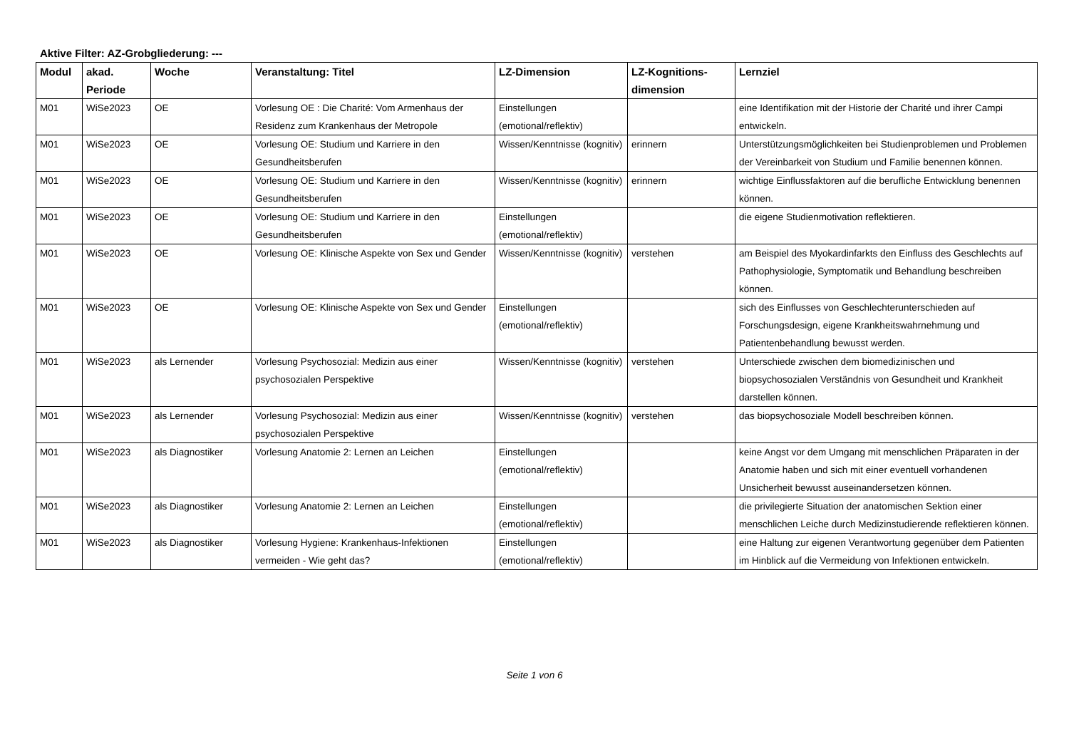Aktive Filter: AZ-Grobgliederung: ---
| Modul | akad. Periode | Woche | Veranstaltung: Titel | LZ-Dimension | LZ-Kognitions-dimension | Lernziel |
| --- | --- | --- | --- | --- | --- | --- |
| M01 | WiSe2023 | OE | Vorlesung OE : Die Charité: Vom Armenhaus der Residenz zum Krankenhaus der Metropole | Einstellungen (emotional/reflektiv) | | eine Identifikation mit der Historie der Charité und ihrer Campi entwickeln. |
| M01 | WiSe2023 | OE | Vorlesung OE: Studium und Karriere in den Gesundheitsberufen | Wissen/Kenntnisse (kognitiv) | erinnern | Unterstützungsmöglichkeiten bei Studienproblemen und Problemen der Vereinbarkeit von Studium und Familie benennen können. |
| M01 | WiSe2023 | OE | Vorlesung OE: Studium und Karriere in den Gesundheitsberufen | Wissen/Kenntnisse (kognitiv) | erinnern | wichtige Einflussfaktoren auf die berufliche Entwicklung benennen können. |
| M01 | WiSe2023 | OE | Vorlesung OE: Studium und Karriere in den Gesundheitsberufen | Einstellungen (emotional/reflektiv) | | die eigene Studienmotivation reflektieren. |
| M01 | WiSe2023 | OE | Vorlesung OE: Klinische Aspekte von Sex und Gender | Wissen/Kenntnisse (kognitiv) | verstehen | am Beispiel des Myokardinfarkts den Einfluss des Geschlechts auf Pathophysiologie, Symptomatik und Behandlung beschreiben können. |
| M01 | WiSe2023 | OE | Vorlesung OE: Klinische Aspekte von Sex und Gender | Einstellungen (emotional/reflektiv) | | sich des Einflusses von Geschlechterunterschieden auf Forschungsdesign, eigene Krankheitswahrnehmung und Patientenbehandlung bewusst werden. |
| M01 | WiSe2023 | als Lernender | Vorlesung Psychosozial: Medizin aus einer psychosozialen Perspektive | Wissen/Kenntnisse (kognitiv) | verstehen | Unterschiede zwischen dem biomedizinischen und biopsychosozialen Verständnis von Gesundheit und Krankheit darstellen können. |
| M01 | WiSe2023 | als Lernender | Vorlesung Psychosozial: Medizin aus einer psychosozialen Perspektive | Wissen/Kenntnisse (kognitiv) | verstehen | das biopsychosoziale Modell beschreiben können. |
| M01 | WiSe2023 | als Diagnostiker | Vorlesung Anatomie 2: Lernen an Leichen | Einstellungen (emotional/reflektiv) | | keine Angst vor dem Umgang mit menschlichen Präparaten in der Anatomie haben und sich mit einer eventuell vorhandenen Unsicherheit bewusst auseinandersetzen können. |
| M01 | WiSe2023 | als Diagnostiker | Vorlesung Anatomie 2: Lernen an Leichen | Einstellungen (emotional/reflektiv) | | die privilegierte Situation der anatomischen Sektion einer menschlichen Leiche durch Medizinstudierende reflektieren können. |
| M01 | WiSe2023 | als Diagnostiker | Vorlesung Hygiene: Krankenhaus-Infektionen vermeiden - Wie geht das? | Einstellungen (emotional/reflektiv) | | eine Haltung zur eigenen Verantwortung gegenüber dem Patienten im Hinblick auf die Vermeidung von Infektionen entwickeln. |
Seite 1 von 6